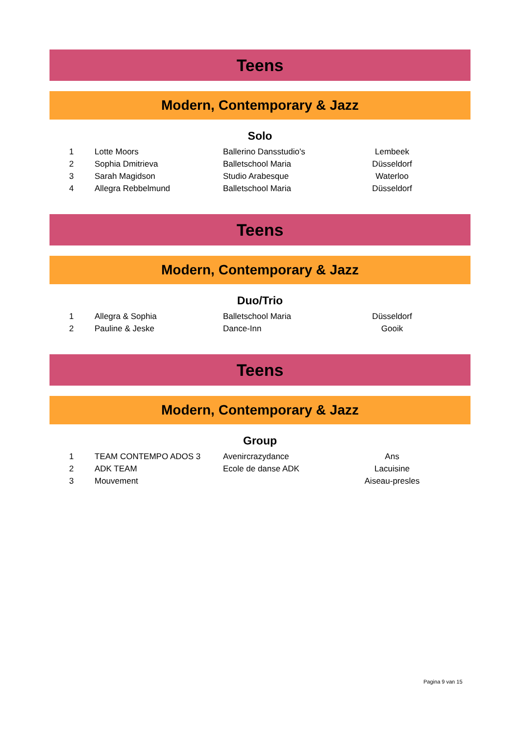Teens
Modern, Contemporary & Jazz
Solo
| 1 | Lotte Moors | Ballerino Dansstudio's | Lembeek | |
| 2 | Sophia Dmitrieva | Balletschool Maria | Düsseldorf | |
| 3 | Sarah Magidson | Studio Arabesque | Waterloo | |
| 4 | Allegra Rebbelmund | Balletschool Maria | Düsseldorf | |
Teens
Modern, Contemporary & Jazz
Duo/Trio
| 1 | Allegra & Sophia | Balletschool Maria | Düsseldorf | |
| 2 | Pauline & Jeske | Dance-Inn | Gooik | |
Teens
Modern, Contemporary & Jazz
Group
| 1 | TEAM CONTEMPO ADOS 3 | Avenircrazydance | Ans | |
| 2 | ADK TEAM | Ecole de danse ADK | Lacuisine | |
| 3 | Mouvement | | Aiseau-presles | |
Pagina 9 van 15